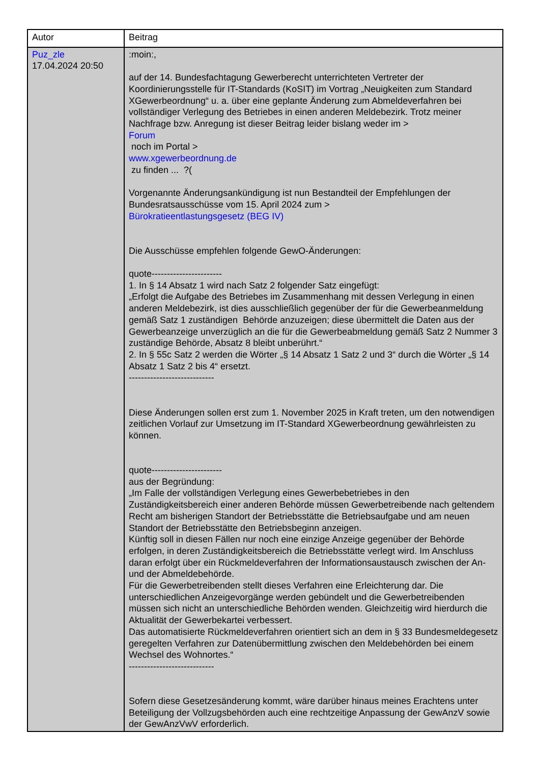| Autor | Beitrag |
| --- | --- |
| Puz_zle 17.04.2024 20:50 | :moin:, auf der 14. Bundesfachtagung Gewerberecht unterrichteten Vertreter der Koordinierungsstelle für IT-Standards (KoSIT) im Vortrag „Neuigkeiten zum Standard XGewerbeordnung“ u. a. über eine geplante Änderung zum Abmeldeverfahren bei vollständiger Verlegung des Betriebes in einen anderen Meldebezirk. Trotz meiner Nachfrage bzw. Anregung ist dieser Beitrag leider bislang weder im > Forum noch im Portal > www.xgewerbeordnung.de zu finden ... ?( Vorgenannte Änderungsankündigung ist nun Bestandteil der Empfehlungen der Bundesratsausschüsse vom 15. April 2024 zum > Bürokratieentlastungsgesetz (BEG IV) Die Ausschüsse empfehlen folgende GewO-Änderungen: quote----------------------- 1. In § 14 Absatz 1 wird nach Satz 2 folgender Satz eingefügt: „Erfolgt die Aufgabe des Betriebes im Zusammenhang mit dessen Verlegung in einen anderen Meldebezirk, ist dies ausschließlich gegenüber der für die Gewerbeanmeldung gemäß Satz 1 zuständigen Behörde anzuzeigen; diese übermittelt die Daten aus der Gewerbeanzeige unverzüglich an die für die Gewerbeabmeldung gemäß Satz 2 Nummer 3 zuständige Behörde, Absatz 8 bleibt unberührt.“ 2. In § 55c Satz 2 werden die Wörter „§ 14 Absatz 1 Satz 2 und 3“ durch die Wörter „§ 14 Absatz 1 Satz 2 bis 4“ ersetzt. ---------------------------- Diese Änderungen sollen erst zum 1. November 2025 in Kraft treten, um den notwendigen zeitlichen Vorlauf zur Umsetzung im IT-Standard XGewerbeordnung gewährleisten zu können. quote----------------------- aus der Begründung: „Im Falle der vollständigen Verlegung eines Gewerbebetriebes in den Zuständigkeitsbereich einer anderen Behörde müssen Gewerbetreibende nach geltendem Recht am bisherigen Standort der Betriebsstätte die Betriebsaufgabe und am neuen Standort der Betriebsstätte den Betriebsbeginn anzeigen. Künftig soll in diesen Fällen nur noch eine einzige Anzeige gegenüber der Behörde erfolgen, in deren Zuständigkeitsbereich die Betriebsstätte verlegt wird. Im Anschluss daran erfolgt über ein Rückmeldeverfahren der Informationsaustausch zwischen der An- und der Abmeldebehörde. Für die Gewerbetreibenden stellt dieses Verfahren eine Erleichterung dar. Die unterschiedlichen Anzeigevorgänge werden gebündelt und die Gewerbetreibenden müssen sich nicht an unterschiedliche Behörden wenden. Gleichzeitig wird hierdurch die Aktualität der Gewerbekartei verbessert. Das automatisierte Rückmeldeverfahren orientiert sich an dem in § 33 Bundesmeldegesetz geregelten Verfahren zur Datenübermittlung zwischen den Meldebehörden bei einem Wechsel des Wohnortes.“ ---------------------------- Sofern diese Gesetzesänderung kommt, wäre darüber hinaus meines Erachtens unter Beteiligung der Vollzugsbehörden auch eine rechtzeitige Anpassung der GewAnzV sowie der GewAnzVwV erforderlich. |